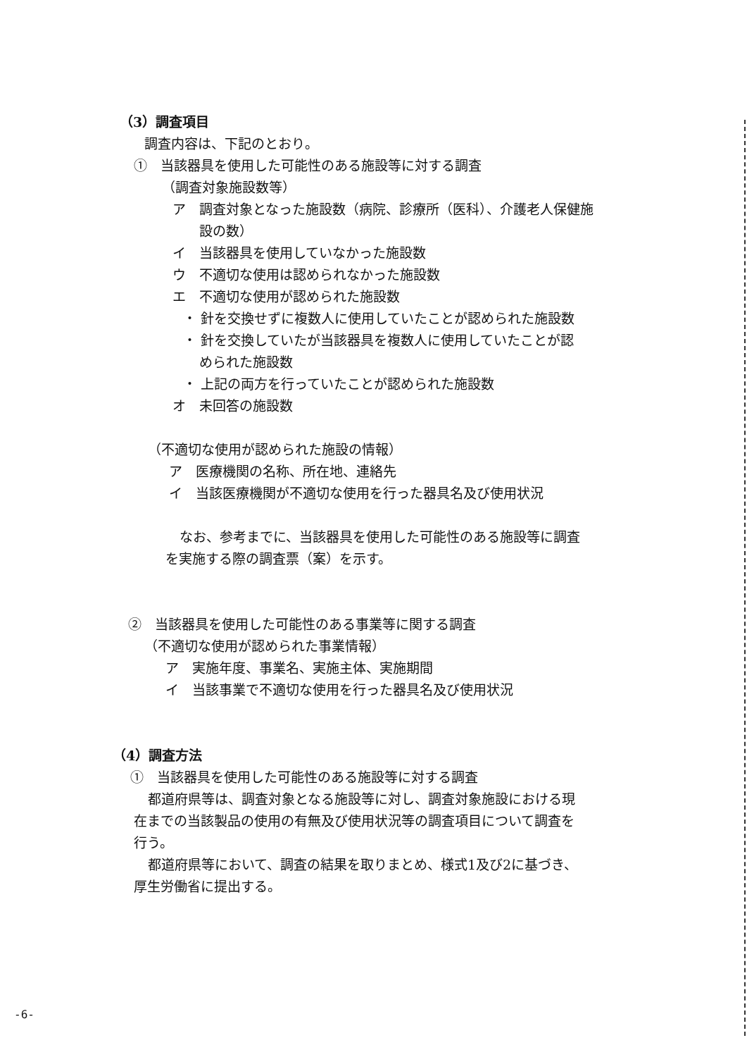（3）調査項目
調査内容は、下記のとおり。
①　当該器具を使用した可能性のある施設等に対する調査
（調査対象施設数等）
ア　調査対象となった施設数（病院、診療所（医科）、介護老人保健施
設の数）
イ　当該器具を使用していなかった施設数
ウ　不適切な使用は認められなかった施設数
エ　不適切な使用が認められた施設数
・ 針を交換せずに複数人に使用していたことが認められた施設数
・ 針を交換していたが当該器具を複数人に使用していたことが認
められた施設数
・ 上記の両方を行っていたことが認められた施設数
オ　未回答の施設数
（不適切な使用が認められた施設の情報）
ア　医療機関の名称、所在地、連絡先
イ　当該医療機関が不適切な使用を行った器具名及び使用状況
なお、参考までに、当該器具を使用した可能性のある施設等に調査
を実施する際の調査票（案）を示す。
②　当該器具を使用した可能性のある事業等に関する調査
（不適切な使用が認められた事業情報）
ア　実施年度、事業名、実施主体、実施期間
イ　当該事業で不適切な使用を行った器具名及び使用状況
（4）調査方法
①　当該器具を使用した可能性のある施設等に対する調査
都道府県等は、調査対象となる施設等に対し、調査対象施設における現
在までの当該製品の使用の有無及び使用状況等の調査項目について調査を
行う。
都道府県等において、調査の結果を取りまとめ、様式1及び2に基づき、
厚生労働省に提出する。
-6-